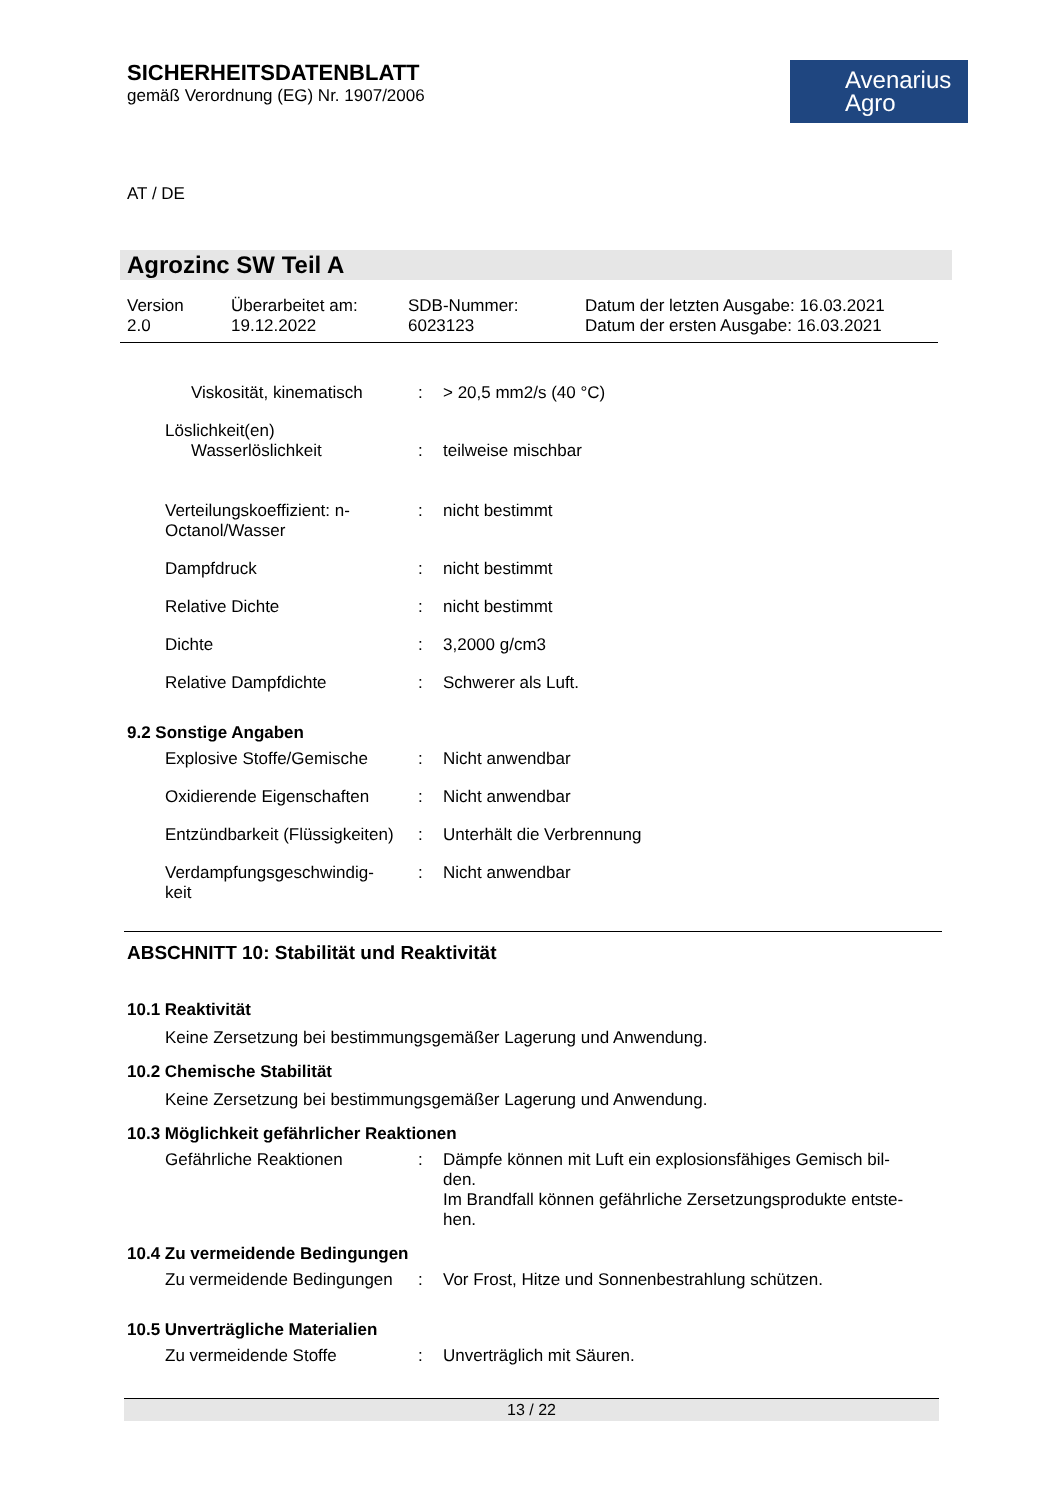SICHERHEITSDATENBLATT
gemäß Verordnung (EG) Nr. 1907/2006
Avenarius
Agro
AT / DE
Agrozinc SW Teil A
Version
2.0
Überarbeitet am:
19.12.2022
SDB-Nummer:
6023123
Datum der letzten Ausgabe: 16.03.2021
Datum der ersten Ausgabe: 16.03.2021
Viskosität, kinematisch
: > 20,5 mm2/s (40 °C)
Löslichkeit(en)
Wasserlöslichkeit
:
teilweise mischbar
Verteilungskoeffizient: n-Octanol/Wasser
: nicht bestimmt
Dampfdruck : nicht bestimmt
Relative Dichte : nicht bestimmt
Dichte : 3,2000 g/cm3
Relative Dampfdichte : Schwerer als Luft.
9.2 Sonstige Angaben
Explosive Stoffe/Gemische
: Nicht anwendbar
Oxidierende Eigenschaften
: Nicht anwendbar
Entzündbarkeit (Flüssigkeiten)
: Unterhält die Verbrennung
Verdampfungsgeschwindig-
keit
: Nicht anwendbar
ABSCHNITT 10: Stabilität und Reaktivität
10.1 Reaktivität
Keine Zersetzung bei bestimmungsgemäßer Lagerung und Anwendung.
10.2 Chemische Stabilität
Keine Zersetzung bei bestimmungsgemäßer Lagerung und Anwendung.
10.3 Möglichkeit gefährlicher Reaktionen
Gefährliche Reaktionen : Dämpfe können mit Luft ein explosionsfähiges Gemisch bil-
den.
Im Brandfall können gefährliche Zersetzungsprodukte entste-
hen.
10.4 Zu vermeidende Bedingungen
Zu vermeidende Bedingungen
: Vor Frost, Hitze und Sonnenbestrahlung schützen.
10.5 Unverträgliche Materialien
Zu vermeidende Stoffe : Unverträglich mit Säuren.
13 / 22